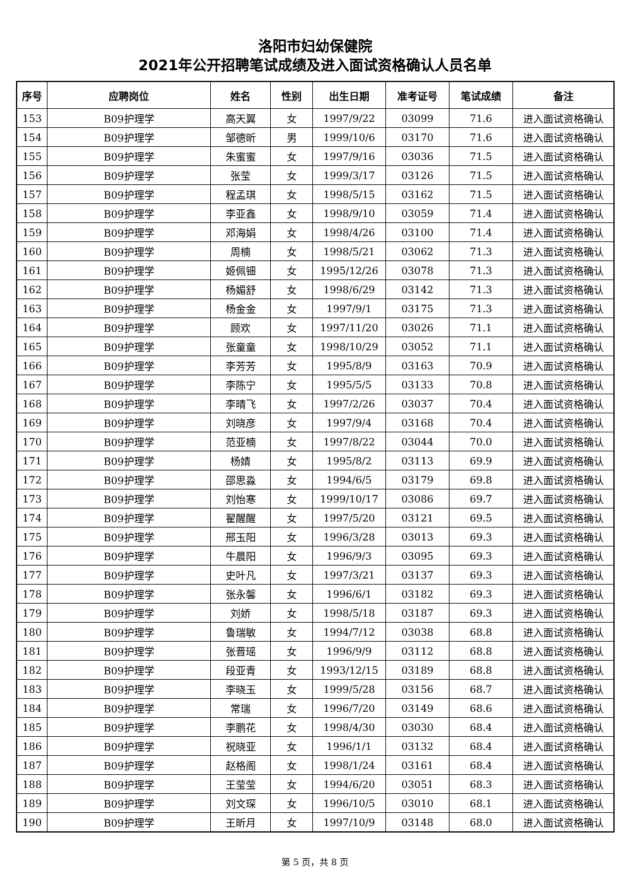洛阳市妇幼保健院
2021年公开招聘笔试成绩及进入面试资格确认人员名单
| 序号 | 应聘岗位 | 姓名 | 性别 | 出生日期 | 准考证号 | 笔试成绩 | 备注 |
| --- | --- | --- | --- | --- | --- | --- | --- |
| 153 | B09护理学 | 高天翼 | 女 | 1997/9/22 | 03099 | 71.6 | 进入面试资格确认 |
| 154 | B09护理学 | 邹德昕 | 男 | 1999/10/6 | 03170 | 71.6 | 进入面试资格确认 |
| 155 | B09护理学 | 朱蜜蜜 | 女 | 1997/9/16 | 03036 | 71.5 | 进入面试资格确认 |
| 156 | B09护理学 | 张莹 | 女 | 1999/3/17 | 03126 | 71.5 | 进入面试资格确认 |
| 157 | B09护理学 | 程孟琪 | 女 | 1998/5/15 | 03162 | 71.5 | 进入面试资格确认 |
| 158 | B09护理学 | 李亚鑫 | 女 | 1998/9/10 | 03059 | 71.4 | 进入面试资格确认 |
| 159 | B09护理学 | 邓海娟 | 女 | 1998/4/26 | 03100 | 71.4 | 进入面试资格确认 |
| 160 | B09护理学 | 周楠 | 女 | 1998/5/21 | 03062 | 71.3 | 进入面试资格确认 |
| 161 | B09护理学 | 姬佩钿 | 女 | 1995/12/26 | 03078 | 71.3 | 进入面试资格确认 |
| 162 | B09护理学 | 杨媚舒 | 女 | 1998/6/29 | 03142 | 71.3 | 进入面试资格确认 |
| 163 | B09护理学 | 杨金金 | 女 | 1997/9/1 | 03175 | 71.3 | 进入面试资格确认 |
| 164 | B09护理学 | 顾欢 | 女 | 1997/11/20 | 03026 | 71.1 | 进入面试资格确认 |
| 165 | B09护理学 | 张童童 | 女 | 1998/10/29 | 03052 | 71.1 | 进入面试资格确认 |
| 166 | B09护理学 | 李芳芳 | 女 | 1995/8/9 | 03163 | 70.9 | 进入面试资格确认 |
| 167 | B09护理学 | 李陈宁 | 女 | 1995/5/5 | 03133 | 70.8 | 进入面试资格确认 |
| 168 | B09护理学 | 李晴飞 | 女 | 1997/2/26 | 03037 | 70.4 | 进入面试资格确认 |
| 169 | B09护理学 | 刘晓彦 | 女 | 1997/9/4 | 03168 | 70.4 | 进入面试资格确认 |
| 170 | B09护理学 | 范亚楠 | 女 | 1997/8/22 | 03044 | 70.0 | 进入面试资格确认 |
| 171 | B09护理学 | 杨婧 | 女 | 1995/8/2 | 03113 | 69.9 | 进入面试资格确认 |
| 172 | B09护理学 | 邵思淼 | 女 | 1994/6/5 | 03179 | 69.8 | 进入面试资格确认 |
| 173 | B09护理学 | 刘怡寒 | 女 | 1999/10/17 | 03086 | 69.7 | 进入面试资格确认 |
| 174 | B09护理学 | 翟醒醒 | 女 | 1997/5/20 | 03121 | 69.5 | 进入面试资格确认 |
| 175 | B09护理学 | 邢玉阳 | 女 | 1996/3/28 | 03013 | 69.3 | 进入面试资格确认 |
| 176 | B09护理学 | 牛晨阳 | 女 | 1996/9/3 | 03095 | 69.3 | 进入面试资格确认 |
| 177 | B09护理学 | 史叶凡 | 女 | 1997/3/21 | 03137 | 69.3 | 进入面试资格确认 |
| 178 | B09护理学 | 张永馨 | 女 | 1996/6/1 | 03182 | 69.3 | 进入面试资格确认 |
| 179 | B09护理学 | 刘娇 | 女 | 1998/5/18 | 03187 | 69.3 | 进入面试资格确认 |
| 180 | B09护理学 | 鲁瑞敏 | 女 | 1994/7/12 | 03038 | 68.8 | 进入面试资格确认 |
| 181 | B09护理学 | 张晋瑶 | 女 | 1996/9/9 | 03112 | 68.8 | 进入面试资格确认 |
| 182 | B09护理学 | 段亚青 | 女 | 1993/12/15 | 03189 | 68.8 | 进入面试资格确认 |
| 183 | B09护理学 | 李晓玉 | 女 | 1999/5/28 | 03156 | 68.7 | 进入面试资格确认 |
| 184 | B09护理学 | 常瑞 | 女 | 1996/7/20 | 03149 | 68.6 | 进入面试资格确认 |
| 185 | B09护理学 | 李鹏花 | 女 | 1998/4/30 | 03030 | 68.4 | 进入面试资格确认 |
| 186 | B09护理学 | 祝晓亚 | 女 | 1996/1/1 | 03132 | 68.4 | 进入面试资格确认 |
| 187 | B09护理学 | 赵格阁 | 女 | 1998/1/24 | 03161 | 68.4 | 进入面试资格确认 |
| 188 | B09护理学 | 王莹莹 | 女 | 1994/6/20 | 03051 | 68.3 | 进入面试资格确认 |
| 189 | B09护理学 | 刘文琛 | 女 | 1996/10/5 | 03010 | 68.1 | 进入面试资格确认 |
| 190 | B09护理学 | 王昕月 | 女 | 1997/10/9 | 03148 | 68.0 | 进入面试资格确认 |
第 5 页，共 8 页